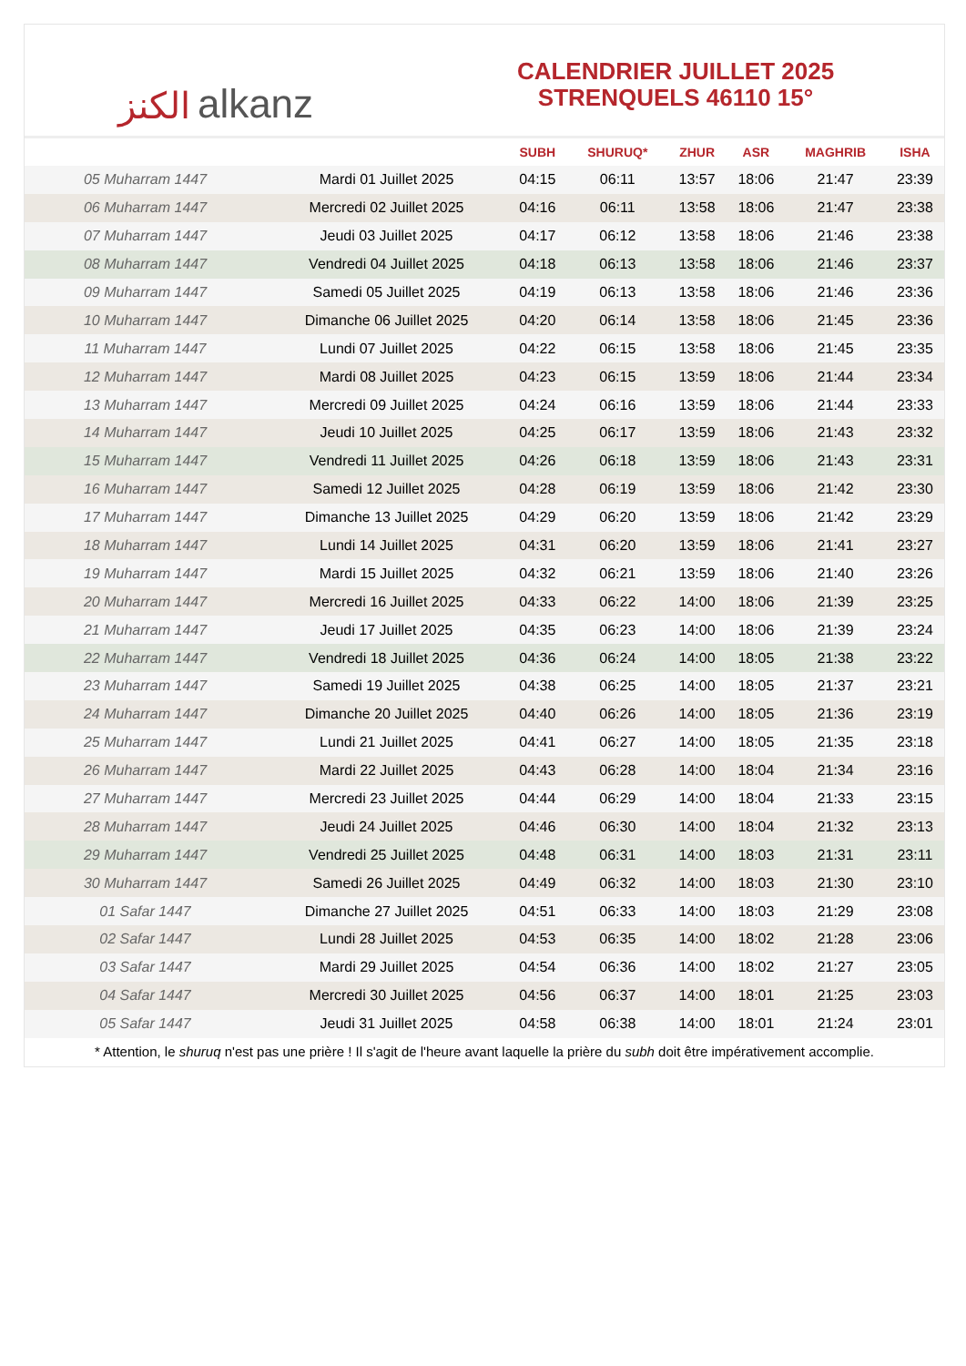الكنز alkanz
CALENDRIER JUILLET 2025
STRENQUELS 46110 15°
| | | SUBH | SHURUQ* | ZHUR | ASR | MAGHRIB | ISHA |
| --- | --- | --- | --- | --- | --- | --- | --- |
| 05 Muharram 1447 | Mardi 01 Juillet 2025 | 04:15 | 06:11 | 13:57 | 18:06 | 21:47 | 23:39 |
| 06 Muharram 1447 | Mercredi 02 Juillet 2025 | 04:16 | 06:11 | 13:58 | 18:06 | 21:47 | 23:38 |
| 07 Muharram 1447 | Jeudi 03 Juillet 2025 | 04:17 | 06:12 | 13:58 | 18:06 | 21:46 | 23:38 |
| 08 Muharram 1447 | Vendredi 04 Juillet 2025 | 04:18 | 06:13 | 13:58 | 18:06 | 21:46 | 23:37 |
| 09 Muharram 1447 | Samedi 05 Juillet 2025 | 04:19 | 06:13 | 13:58 | 18:06 | 21:46 | 23:36 |
| 10 Muharram 1447 | Dimanche 06 Juillet 2025 | 04:20 | 06:14 | 13:58 | 18:06 | 21:45 | 23:36 |
| 11 Muharram 1447 | Lundi 07 Juillet 2025 | 04:22 | 06:15 | 13:58 | 18:06 | 21:45 | 23:35 |
| 12 Muharram 1447 | Mardi 08 Juillet 2025 | 04:23 | 06:15 | 13:59 | 18:06 | 21:44 | 23:34 |
| 13 Muharram 1447 | Mercredi 09 Juillet 2025 | 04:24 | 06:16 | 13:59 | 18:06 | 21:44 | 23:33 |
| 14 Muharram 1447 | Jeudi 10 Juillet 2025 | 04:25 | 06:17 | 13:59 | 18:06 | 21:43 | 23:32 |
| 15 Muharram 1447 | Vendredi 11 Juillet 2025 | 04:26 | 06:18 | 13:59 | 18:06 | 21:43 | 23:31 |
| 16 Muharram 1447 | Samedi 12 Juillet 2025 | 04:28 | 06:19 | 13:59 | 18:06 | 21:42 | 23:30 |
| 17 Muharram 1447 | Dimanche 13 Juillet 2025 | 04:29 | 06:20 | 13:59 | 18:06 | 21:42 | 23:29 |
| 18 Muharram 1447 | Lundi 14 Juillet 2025 | 04:31 | 06:20 | 13:59 | 18:06 | 21:41 | 23:27 |
| 19 Muharram 1447 | Mardi 15 Juillet 2025 | 04:32 | 06:21 | 13:59 | 18:06 | 21:40 | 23:26 |
| 20 Muharram 1447 | Mercredi 16 Juillet 2025 | 04:33 | 06:22 | 14:00 | 18:06 | 21:39 | 23:25 |
| 21 Muharram 1447 | Jeudi 17 Juillet 2025 | 04:35 | 06:23 | 14:00 | 18:06 | 21:39 | 23:24 |
| 22 Muharram 1447 | Vendredi 18 Juillet 2025 | 04:36 | 06:24 | 14:00 | 18:05 | 21:38 | 23:22 |
| 23 Muharram 1447 | Samedi 19 Juillet 2025 | 04:38 | 06:25 | 14:00 | 18:05 | 21:37 | 23:21 |
| 24 Muharram 1447 | Dimanche 20 Juillet 2025 | 04:40 | 06:26 | 14:00 | 18:05 | 21:36 | 23:19 |
| 25 Muharram 1447 | Lundi 21 Juillet 2025 | 04:41 | 06:27 | 14:00 | 18:05 | 21:35 | 23:18 |
| 26 Muharram 1447 | Mardi 22 Juillet 2025 | 04:43 | 06:28 | 14:00 | 18:04 | 21:34 | 23:16 |
| 27 Muharram 1447 | Mercredi 23 Juillet 2025 | 04:44 | 06:29 | 14:00 | 18:04 | 21:33 | 23:15 |
| 28 Muharram 1447 | Jeudi 24 Juillet 2025 | 04:46 | 06:30 | 14:00 | 18:04 | 21:32 | 23:13 |
| 29 Muharram 1447 | Vendredi 25 Juillet 2025 | 04:48 | 06:31 | 14:00 | 18:03 | 21:31 | 23:11 |
| 30 Muharram 1447 | Samedi 26 Juillet 2025 | 04:49 | 06:32 | 14:00 | 18:03 | 21:30 | 23:10 |
| 01 Safar 1447 | Dimanche 27 Juillet 2025 | 04:51 | 06:33 | 14:00 | 18:03 | 21:29 | 23:08 |
| 02 Safar 1447 | Lundi 28 Juillet 2025 | 04:53 | 06:35 | 14:00 | 18:02 | 21:28 | 23:06 |
| 03 Safar 1447 | Mardi 29 Juillet 2025 | 04:54 | 06:36 | 14:00 | 18:02 | 21:27 | 23:05 |
| 04 Safar 1447 | Mercredi 30 Juillet 2025 | 04:56 | 06:37 | 14:00 | 18:01 | 21:25 | 23:03 |
| 05 Safar 1447 | Jeudi 31 Juillet 2025 | 04:58 | 06:38 | 14:00 | 18:01 | 21:24 | 23:01 |
* Attention, le shuruq n'est pas une prière ! Il s'agit de l'heure avant laquelle la prière du subh doit être impérativement accomplie.